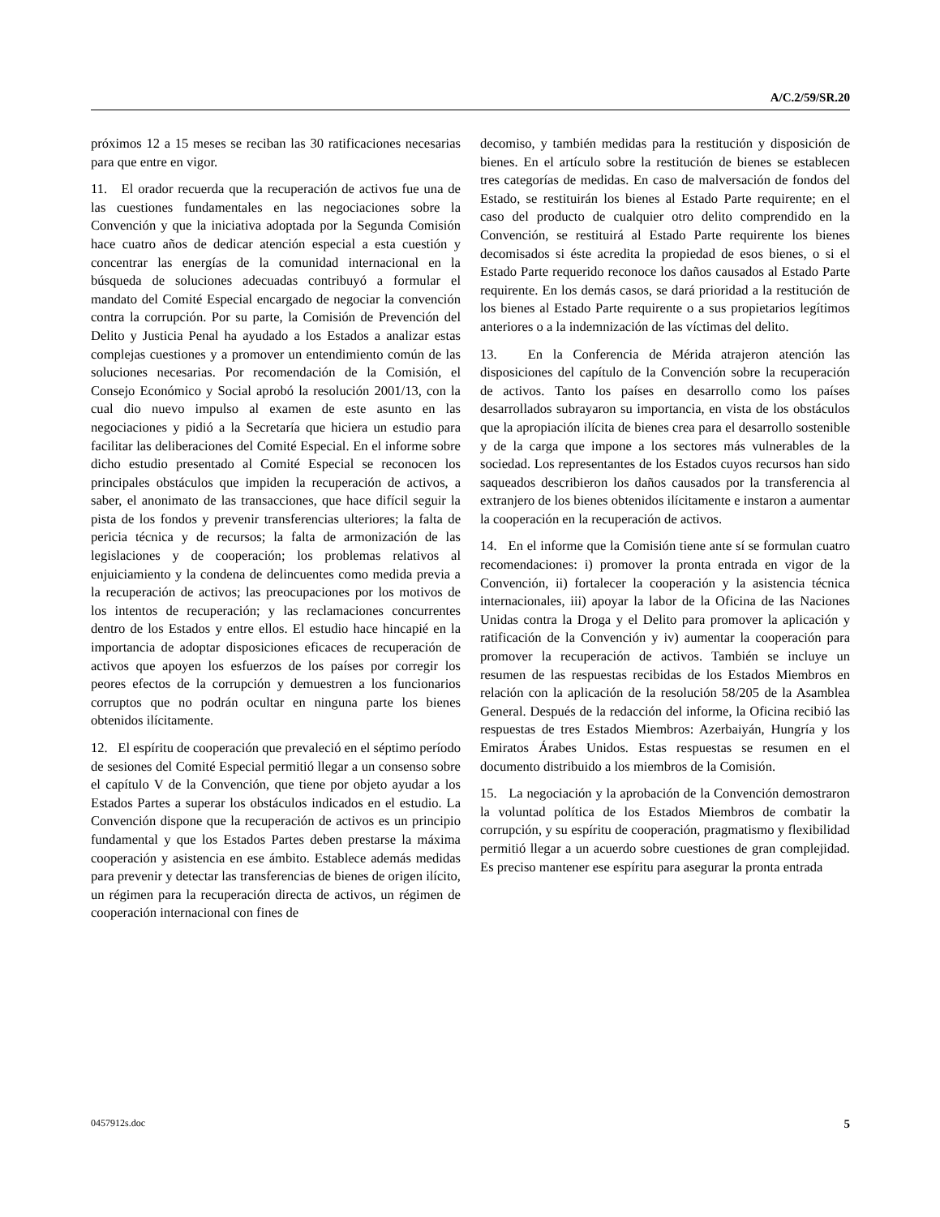A/C.2/59/SR.20
próximos 12 a 15 meses se reciban las 30 ratificaciones necesarias para que entre en vigor.
11. El orador recuerda que la recuperación de activos fue una de las cuestiones fundamentales en las negociaciones sobre la Convención y que la iniciativa adoptada por la Segunda Comisión hace cuatro años de dedicar atención especial a esta cuestión y concentrar las energías de la comunidad internacional en la búsqueda de soluciones adecuadas contribuyó a formular el mandato del Comité Especial encargado de negociar la convención contra la corrupción. Por su parte, la Comisión de Prevención del Delito y Justicia Penal ha ayudado a los Estados a analizar estas complejas cuestiones y a promover un entendimiento común de las soluciones necesarias. Por recomendación de la Comisión, el Consejo Económico y Social aprobó la resolución 2001/13, con la cual dio nuevo impulso al examen de este asunto en las negociaciones y pidió a la Secretaría que hiciera un estudio para facilitar las deliberaciones del Comité Especial. En el informe sobre dicho estudio presentado al Comité Especial se reconocen los principales obstáculos que impiden la recuperación de activos, a saber, el anonimato de las transacciones, que hace difícil seguir la pista de los fondos y prevenir transferencias ulteriores; la falta de pericia técnica y de recursos; la falta de armonización de las legislaciones y de cooperación; los problemas relativos al enjuiciamiento y la condena de delincuentes como medida previa a la recuperación de activos; las preocupaciones por los motivos de los intentos de recuperación; y las reclamaciones concurrentes dentro de los Estados y entre ellos. El estudio hace hincapié en la importancia de adoptar disposiciones eficaces de recuperación de activos que apoyen los esfuerzos de los países por corregir los peores efectos de la corrupción y demuestren a los funcionarios corruptos que no podrán ocultar en ninguna parte los bienes obtenidos ilícitamente.
12. El espíritu de cooperación que prevaleció en el séptimo período de sesiones del Comité Especial permitió llegar a un consenso sobre el capítulo V de la Convención, que tiene por objeto ayudar a los Estados Partes a superar los obstáculos indicados en el estudio. La Convención dispone que la recuperación de activos es un principio fundamental y que los Estados Partes deben prestarse la máxima cooperación y asistencia en ese ámbito. Establece además medidas para prevenir y detectar las transferencias de bienes de origen ilícito, un régimen para la recuperación directa de activos, un régimen de cooperación internacional con fines de
decomiso, y también medidas para la restitución y disposición de bienes. En el artículo sobre la restitución de bienes se establecen tres categorías de medidas. En caso de malversación de fondos del Estado, se restituirán los bienes al Estado Parte requirente; en el caso del producto de cualquier otro delito comprendido en la Convención, se restituirá al Estado Parte requirente los bienes decomisados si éste acredita la propiedad de esos bienes, o si el Estado Parte requerido reconoce los daños causados al Estado Parte requirente. En los demás casos, se dará prioridad a la restitución de los bienes al Estado Parte requirente o a sus propietarios legítimos anteriores o a la indemnización de las víctimas del delito.
13. En la Conferencia de Mérida atrajeron atención las disposiciones del capítulo de la Convención sobre la recuperación de activos. Tanto los países en desarrollo como los países desarrollados subrayaron su importancia, en vista de los obstáculos que la apropiación ilícita de bienes crea para el desarrollo sostenible y de la carga que impone a los sectores más vulnerables de la sociedad. Los representantes de los Estados cuyos recursos han sido saqueados describieron los daños causados por la transferencia al extranjero de los bienes obtenidos ilícitamente e instaron a aumentar la cooperación en la recuperación de activos.
14. En el informe que la Comisión tiene ante sí se formulan cuatro recomendaciones: i) promover la pronta entrada en vigor de la Convención, ii) fortalecer la cooperación y la asistencia técnica internacionales, iii) apoyar la labor de la Oficina de las Naciones Unidas contra la Droga y el Delito para promover la aplicación y ratificación de la Convención y iv) aumentar la cooperación para promover la recuperación de activos. También se incluye un resumen de las respuestas recibidas de los Estados Miembros en relación con la aplicación de la resolución 58/205 de la Asamblea General. Después de la redacción del informe, la Oficina recibió las respuestas de tres Estados Miembros: Azerbaiyán, Hungría y los Emiratos Árabes Unidos. Estas respuestas se resumen en el documento distribuido a los miembros de la Comisión.
15. La negociación y la aprobación de la Convención demostraron la voluntad política de los Estados Miembros de combatir la corrupción, y su espíritu de cooperación, pragmatismo y flexibilidad permitió llegar a un acuerdo sobre cuestiones de gran complejidad. Es preciso mantener ese espíritu para asegurar la pronta entrada
0457912s.doc 5